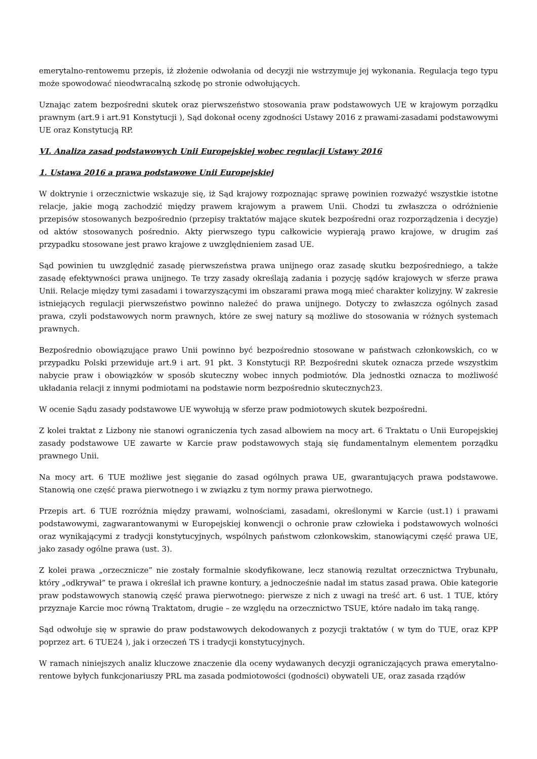emerytalno-rentowemu przepis, iż złożenie odwołania od decyzji nie wstrzymuje jej wykonania. Regulacja tego typu może spowodować nieodwracalną szkodę po stronie odwołujących.
Uznając zatem bezpośredni skutek oraz pierwszeństwo stosowania praw podstawowych UE w krajowym porządku prawnym (art.9 i art.91 Konstytucji ), Sąd dokonał oceny zgodności Ustawy 2016 z prawami-zasadami podstawowymi UE oraz Konstytucją RP.
VI. Analiza zasad podstawowych Unii Europejskiej wobec regulacji Ustawy 2016
1. Ustawa 2016 a prawa podstawowe Unii Europejskiej
W doktrynie i orzecznictwie wskazuje się, iż Sąd krajowy rozpoznając sprawę powinien rozważyć wszystkie istotne relacje, jakie mogą zachodzić między prawem krajowym a prawem Unii. Chodzi tu zwłaszcza o odróżnienie przepisów stosowanych bezpośrednio (przepisy traktatów mające skutek bezpośredni oraz rozporządzenia i decyzje) od aktów stosowanych pośrednio. Akty pierwszego typu całkowicie wypierają prawo krajowe, w drugim zaś przypadku stosowane jest prawo krajowe z uwzględnieniem zasad UE.
Sąd powinien tu uwzględnić zasadę pierwszeństwa prawa unijnego oraz zasadę skutku bezpośredniego, a także zasadę efektywności prawa unijnego. Te trzy zasady określają zadania i pozycję sądów krajowych w sferze prawa Unii. Relacje między tymi zasadami i towarzyszącymi im obszarami prawa mogą mieć charakter kolizyjny. W zakresie istniejących regulacji pierwszeństwo powinno należeć do prawa unijnego. Dotyczy to zwłaszcza ogólnych zasad prawa, czyli podstawowych norm prawnych, które ze swej natury są możliwe do stosowania w różnych systemach prawnych.
Bezpośrednio obowiązujące prawo Unii powinno być bezpośrednio stosowane w państwach członkowskich, co w przypadku Polski przewiduje art.9 i art. 91 pkt. 3 Konstytucji RP. Bezpośredni skutek oznacza przede wszystkim nabycie praw i obowiązków w sposób skuteczny wobec innych podmiotów. Dla jednostki oznacza to możliwość układania relacji z innymi podmiotami na podstawie norm bezpośrednio skutecznych23.
W ocenie Sądu zasady podstawowe UE wywołują w sferze praw podmiotowych skutek bezpośredni.
Z kolei traktat z Lizbony nie stanowi ograniczenia tych zasad albowiem na mocy art. 6 Traktatu o Unii Europejskiej zasady podstawowe UE zawarte w Karcie praw podstawowych stają się fundamentalnym elementem porządku prawnego Unii.
Na mocy art. 6 TUE możliwe jest sięganie do zasad ogólnych prawa UE, gwarantujących prawa podstawowe. Stanowią one część prawa pierwotnego i w związku z tym normy prawa pierwotnego.
Przepis art. 6 TUE rozróżnia między prawami, wolnościami, zasadami, określonymi w Karcie (ust.1) i prawami podstawowymi, zagwarantowanymi w Europejskiej konwencji o ochronie praw człowieka i podstawowych wolności oraz wynikającymi z tradycji konstytucyjnych, wspólnych państwom członkowskim, stanowiącymi część prawa UE, jako zasady ogólne prawa (ust. 3).
Z kolei prawa „orzecznicze” nie zostały formalnie skodyfikowane, lecz stanowią rezultat orzecznictwa Trybunału, który „odkrywał” te prawa i określał ich prawne kontury, a jednocześnie nadał im status zasad prawa. Obie kategorie praw podstawowych stanowią część prawa pierwotnego: pierwsze z nich z uwagi na treść art. 6 ust. 1 TUE, który przyznaje Karcie moc równą Traktatom, drugie – ze względu na orzecznictwo TSUE, które nadało im taką rangę.
Sąd odwołuje się w sprawie do praw podstawowych dekodowanych z pozycji traktatów ( w tym do TUE, oraz KPP poprzez art. 6 TUE24 ), jak i orzeczeń TS i tradycji konstytucyjnych.
W ramach niniejszych analiz kluczowe znaczenie dla oceny wydawanych decyzji ograniczających prawa emerytalno-rentowe byłych funkcjonariuszy PRL ma zasada podmiotowości (godności) obywateli UE, oraz zasada rządów